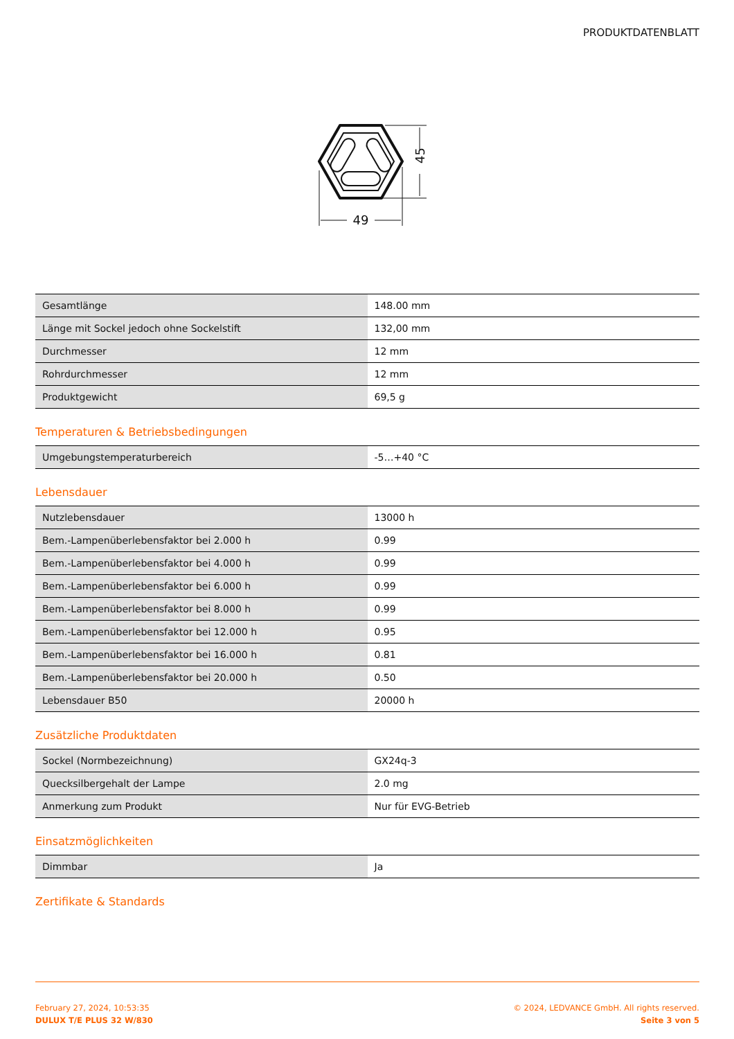PRODUKTDATENBLATT
49
45
| Gesamtlänge | 148.00 mm |
| Länge mit Sockel jedoch ohne Sockelstift | 132,00 mm |
| Durchmesser | 12 mm |
| Rohrdurchmesser | 12 mm |
| Produktgewicht | 69,5 g |
Temperaturen & Betriebsbedingungen
| Umgebungstemperaturbereich | -5…+40 °C |
Lebensdauer
| Nutzlebensdauer | 13000 h |
| Bem.-Lampenüberlebensfaktor bei 2.000 h | 0.99 |
| Bem.-Lampenüberlebensfaktor bei 4.000 h | 0.99 |
| Bem.-Lampenüberlebensfaktor bei 6.000 h | 0.99 |
| Bem.-Lampenüberlebensfaktor bei 8.000 h | 0.99 |
| Bem.-Lampenüberlebensfaktor bei 12.000 h | 0.95 |
| Bem.-Lampenüberlebensfaktor bei 16.000 h | 0.81 |
| Bem.-Lampenüberlebensfaktor bei 20.000 h | 0.50 |
| Lebensdauer B50 | 20000 h |
Zusätzliche Produktdaten
| Sockel (Normbezeichnung) | GX24q-3 |
| Quecksilbergehalt der Lampe | 2.0 mg |
| Anmerkung zum Produkt | Nur für EVG-Betrieb |
Einsatzmöglichkeiten
| Dimmbar | Ja |
Zertifikate & Standards
February 27, 2024, 10:53:35
DULUX T/E PLUS 32 W/830
© 2024, LEDVANCE GmbH. All rights reserved.
Seite 3 von 5